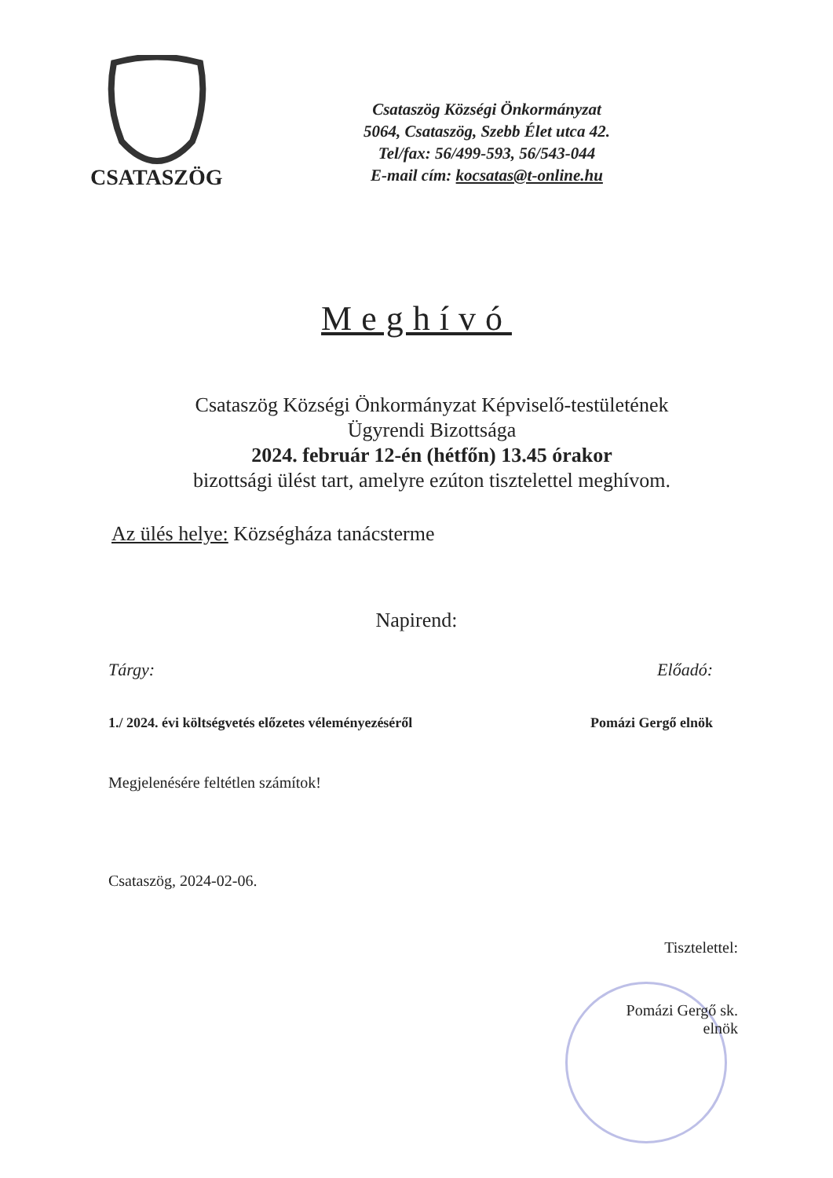CSATASZÖG
Csataszög Községi Önkormányzat
5064, Csataszög, Szebb Élet utca 42.
Tel/fax: 56/499-593, 56/543-044
E-mail cím: kocsatas@t-online.hu
Meghívó
Csataszög Községi Önkormányzat Képviselő-testületének
Ügyrendi Bizottsága
2024. február 12-én (hétfőn) 13.45 órakor
bizottsági ülést tart, amelyre ezúton tisztelettel meghívom.
Az ülés helye: Községháza tanácsterme
Napirend:
Tárgy: Előadó:
1./ 2024. évi költségvetés előzetes véleményezéséről Pomázi Gergő elnök
Megjelenésére feltétlen számítok!
Csataszög, 2024-02-06.
Tisztelettel:
Pomázi Gergő sk.
elnök